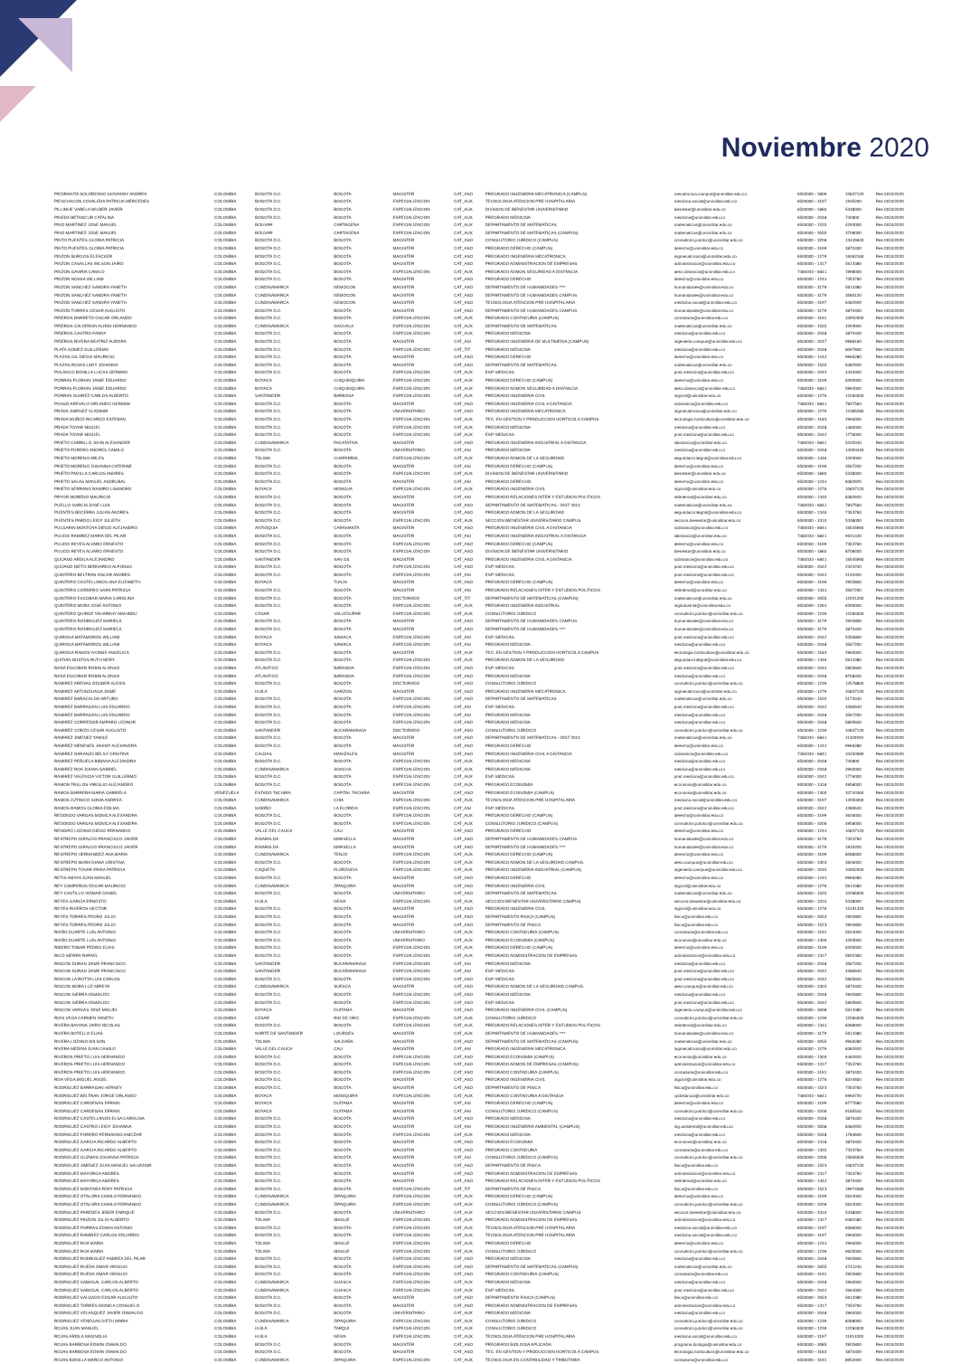Noviembre 2020
| PIEDRAHITA SOLORZANO GIOVANNY ANDRES | COLOMBIA | BOGOTA D.C. | BOGOTA | MAGISTER | CAT_ASO | PREGRADO INGENIERIA MECATRONICA (CAMPUS) | mecatronica.campus@unimilitar.edu.co | 6500000 - 3809 | 10837120 | Res 0010/2020 |
| PIESCHACON COVALEDA PATRICIA MERCEDES | COLOMBIA | BOGOTA D.C. | BOGOTA | ESPECIALIZACION | CAT_AUX | TECNOLOGIA ATENCION PRE HOSPITALARIA | medicina.social@unimilitar.edu.co | 6500000 - 3197 | 1935200 | Res 0010/2020 |
| PILLIMUE VARELA WILBER JAVIER | COLOMBIA | BOGOTA D.C. | BOGOTA | ESPECIALIZACION | CAT_AUX | DIVISION DE BIENESTAR UNIVERSITARIO | bienestar@unimilitar.edu.co | 6500000 - 1860 | 5338000 | Res 0010/2020 |
| PINEDA BETANCUR CATALINA | COLOMBIA | BOGOTA D.C. | BOGOTA | ESPECIALIZACION | CAT_AUX | PREGRADO MEDICINA | medicina@unimilitar.edu.co | 6500000 - 2048 | 740800 | Res 0010/2020 |
| PINO MARTINEZ JOSE MANUEL | COLOMBIA | BOLIVAR | CARTAGENA | ESPECIALIZACION | CAT_AUX | DEPARTAMENTO DE MATEMATICAS | matematicas@unimilitar.edu.co | 6500000 - 1520 | 4293000 | Res 0010/2020 |
| PINO MARTINEZ JOSE MANUEL | COLOMBIA | BOLIVAR | CARTAGENA | ESPECIALIZACION | CAT_AUX | DEPARTAMENTO DE MATEMATICAS (CAMPUS) | matematicas@unimilitar.edu.co | 6500000 - 3055 | 3708000 | Res 0010/2020 |
| PINTO PUENTES GLORIA PATRICIA | COLOMBIA | BOGOTA D.C. | BOGOTA | MAGISTER | CAT_ASO | CONSULTORIO JURIDICO (CAMPUS) | consultorio.juridico@unimilitar.edu.co | 6500000 - 3206 | 13449640 | Res 0010/2020 |
| PINTO PUENTES GLORIA PATRICIA | COLOMBIA | BOGOTA D.C. | BOGOTA | MAGISTER | CAT_ASO | PREGRADO DERECHO (CAMPUS) | derecho@unimilitar.edu.co | 6500000 - 3199 | 3870400 | Res 0010/2020 |
| PINZON BURGOS ELEACKER | COLOMBIA | BOGOTA D.C. | BOGOTA | MAGISTER | CAT_ASO | PREGRADO INGENIERIA MECATRONICA | ingmecatronica@unimilitar.edu.co | 6500000 - 1279 | 16062160 | Res 0010/2020 |
| PINZON CASALLAS WILSON JAIRO | COLOMBIA | BOGOTA D.C. | BOGOTA | MAGISTER | CAT_ASO | PREGRADO ADMINISTRACION DE EMPRESAS | administracion@unimilitar.edu.co | 6500000 - 1317 | 5613380 | Res 0010/2020 |
| PINZON GAVIRIA CAMILO | COLOMBIA | BOGOTA D.C. | BOGOTA | ESPECIALIZACION | CAT_AUX | PREGRADO ADMON SEGURIDAD A DISTANCIA | aeso.distancia@unimilitar.edu.co | 7480333 - 6841 | 1998000 | Res 0010/2020 |
| PINZON NOSSA WILLIAM | COLOMBIA | BOGOTA D.C. | BOGOTA | MAGISTER | CAT_ASO | PREGRADO DERECHO | derecho@unimilitar.edu.co | 6500000 - 1244 | 7353760 | Res 0010/2020 |
| PINZON SANCHEZ SANDRA YANETH | COLOMBIA | CUNDINAMARCA | NEMOCON | MAGISTER | CAT_ASO | DEPARTAMENTO DE HUMANIDADES **** | humanidades@unimilitar.edu.co | 6500000 - 3179 | 5613380 | Res 0010/2020 |
| PINZON SANCHEZ SANDRA YANETH | COLOMBIA | CUNDINAMARCA | NEMOCON | MAGISTER | CAT_ASO | DEPARTAMENTO DE HUMANIDADES CAMPUS | humanidades@unimilitar.edu.co | 6500000 - 3179 | 3580120 | Res 0010/2020 |
| PINZON SANCHEZ SANDRA YANETH | COLOMBIA | CUNDINAMARCA | NEMOCON | MAGISTER | CAT_ASO | TECNOLOGIA ATENCION PRE HOSPITALARIA | medicina.social@unimilitar.edu.co | 6500000 - 3197 | 6482920 | Res 0010/2020 |
| PINZON TORRES CESAR AUGUSTO | COLOMBIA | BOGOTA D.C. | BOGOTA | MAGISTER | CAT_ASO | DEPARTAMENTO DE HUMANIDADES CAMPUS | humanidades@unimilitar.edu.co | 6500000 - 3179 | 3870400 | Res 0010/2020 |
| PIÑEROS BARRETO OSCAR ORLANDO | COLOMBIA | BOGOTA D.C. | BOGOTA | ESPECIALIZACION | CAT_AUX | PREGRADO CONTADURIA (CAMPUS) | contaduria@unimilitar.edu.co | 6500000 - 3191 | 10952000 | Res 0010/2020 |
| PIÑEROS CALDERON ALIRIO HERNANDO | COLOMBIA | CUNDINAMARCA | GACHALA | ESPECIALIZACION | CAT_AUX | DEPARTAMENTO DE MATEMATICAS | matematicas@unimilitar.edu.co | 6500000 - 1520 | 4293000 | Res 0010/2020 |
| PIÑEROS CASTRO FANNY | COLOMBIA | BOGOTA D.C. | BOGOTA | ESPECIALIZACION | CAT_AUX | PREGRADO MEDICINA | medicina@unimilitar.edu.co | 6500000 - 2048 | 3870400 | Res 0010/2020 |
| PIÑEROS RIVERA BEATRIZ AURORA | COLOMBIA | BOGOTA D.C. | BOGOTA | MAGISTER | CAT_ASI | PREGRADO INGENIERIA DE MULTIMEDIA (CAMPUS) | ingenieria.campus@unimilitar.edu.co | 6500000 - 3247 | 9988160 | Res 0010/2020 |
| PLATA GOMEZ GUILLERMO | COLOMBIA | BOGOTA D.C. | BOGOTA | ESPECIALIZACION | CAT_TIT | PREGRADO MEDICINA | medicina@unimilitar.edu.co | 6500000 - 2048 | 8097600 | Res 0010/2020 |
| PLAZAS GIL DIEGO MAURICIO | COLOMBIA | BOGOTA D.C. | BOGOTA | MAGISTER | CAT_ASO | PREGRADO DERECHO | derecho@unimilitar.edu.co | 6500000 - 1244 | 9966280 | Res 0010/2020 |
| PLAZAS ROJAS LADY JOHANNA | COLOMBIA | BOGOTA D.C. | BOGOTA | MAGISTER | CAT_ASO | DEPARTAMENTO DE MATEMATICAS | matematicas@unimilitar.edu.co | 6500000 - 1520 | 6482920 | Res 0010/2020 |
| POLANCO BONILLA LUCAS GERMAN | COLOMBIA | BOGOTA D.C. | BOGOTA | ESPECIALIZACION | CAT_AUX | ESP. MEDICAS | post.medicina@unimilitar.edu.co | 6500000 - 2042 | 4440000 | Res 0010/2020 |
| PORRAS FLORIAN JAIME EDUARDO | COLOMBIA | BOYACA | CHIQUINQUIRA | ESPECIALIZACION | CAT_AUX | PREGRADO DERECHO (CAMPUS) | derecho@unimilitar.edu.co | 6500000 - 3199 | 6290000 | Res 0010/2020 |
| PORRAS FLORIAN JAIME EDUARDO | COLOMBIA | BOYACA | CHIQUINQUIRA | ESPECIALIZACION | CAT_AUX | PREGRADO ADMON SEGURIDAD A DISTANCIA | aeso.distancia@unimilitar.edu.co | 7480333 - 6841 | 5994000 | Res 0010/2020 |
| PORRAS SUAREZ CARLOS ALBERTO | COLOMBIA | SANTANDER | BARBOSA | ESPECIALIZACION | CAT_AUX | PREGRADO INGENIERIA CIVIL | ingcivil@unimilitar.edu.co | 6500000 - 1276 | 12284000 | Res 0010/2020 |
| POSSO AREVALO ORLANDO GERMAN | COLOMBIA | BOGOTA D.C. | BOGOTA | MAGISTER | CAT_ASO | PREGRADO INGENIERIA CIVIL A DISTANCIA | icdistancia@unimilitar.edu.co | 7480333 - 6841 | 7837560 | Res 0010/2020 |
| PRADA JIMENEZ VLADIMIR | COLOMBIA | BOGOTA D.C. | BOGOTA | UNIVERSITARIO | CAT_ASO | PREGRADO INGENIERIA MECATRONICA | ingmecatronica@unimilitar.edu.co | 6500000 - 1279 | 12385280 | Res 0010/2020 |
| PRADA MUÑOZ RICARDO ESTEBAN | COLOMBIA | BOGOTA D.C. | BOGOTA | ESPECIALIZACION | CAT_AUX | TEC. EN GESTION Y PRODUCCION HORTICOLA CAMPUS | tecnologia.horticultura@unimilitar.edu.co | 6500000 - 3183 | 2960000 | Res 0010/2020 |
| PRADA TOVAR MIGUEL | COLOMBIA | BOGOTA D.C. | BOGOTA | ESPECIALIZACION | CAT_AUX | PREGRADO MEDICINA | medicina@unimilitar.edu.co | 6500000 - 2048 | 1480000 | Res 0010/2020 |
| PRADA TOVAR MIGUEL | COLOMBIA | BOGOTA D.C. | BOGOTA | ESPECIALIZACION | CAT_AUX | ESP. MEDICAS | post.medicina@unimilitar.edu.co | 6500000 - 2042 | 1776000 | Res 0010/2020 |
| PRIETO CARRILLO JOHN ALEXANDER | COLOMBIA | CUNDINAMARCA | FACATATIVA | MAGISTER | CAT_ASO | PREGRADO INGENIERIA INDUSTRIAL A DISTANCIA | iidistancia@unimilitar.edu.co | 7480333 - 6841 | 5225040 | Res 0010/2020 |
| PRIETO FORERO ANDRES CAMILO | COLOMBIA | BOGOTA D.C. | BOGOTA | UNIVERSITARIO | CAT_ASI | PREGRADO MEDICINA | medicina@unimilitar.edu.co | 6500000 - 2048 | 14093440 | Res 0010/2020 |
| PRIETO MORENO ARLES | COLOMBIA | TOLIMA | CHAPARRAL | ESPECIALIZACION | CAT_AUX | PREGRADO ADMON DE LA SEGURIDAD | seguridad.integral@unimilitar.edu.co | 6500000 - 1346 | 4293000 | Res 0010/2020 |
| PRIETO MORENO JHOANNA CATERINE | COLOMBIA | BOGOTA D.C. | BOGOTA | MAGISTER | CAT_ASI | PREGRADO DERECHO (CAMPUS) | derecho@unimilitar.edu.co | 6500000 - 3199 | 3567200 | Res 0010/2020 |
| PRIETO PADILLA CARLOS ANDRES | COLOMBIA | BOGOTA D.C. | BOGOTA | ESPECIALIZACION | CAT_AUX | DIVISION DE BIENESTAR UNIVERSITARIO | bienestar@unimilitar.edu.co | 6500000 - 1860 | 5338000 | Res 0010/2020 |
| PRIETO SALAS MANUEL ASDRUBAL | COLOMBIA | BOGOTA D.C. | BOGOTA | MAGISTER | CAT_ASI | PREGRADO DERECHO | derecho@unimilitar.edu.co | 6500000 - 1244 | 8382920 | Res 0010/2020 |
| PRIETO SERRANO RAMIRO LISANDRO | COLOMBIA | BOYACA | MONGUA | ESPECIALIZACION | CAT_AUX | PREGRADO INGENIERIA CIVIL | ingcivil@unimilitar.edu.co | 6500000 - 1276 | 10837120 | Res 0010/2020 |
| PRYOR MORENO MAURICIO | COLOMBIA | BOGOTA D.C. | BOGOTA | MAGISTER | CAT_ASI | PREGRADO RELACIONES INTER Y ESTUDIOS POLITICOS | relinternal@unimilitar.edu.co | 6500000 - 1340 | 8382920 | Res 0010/2020 |
| PUELLO GARCIA JOSE LUIS | COLOMBIA | BOGOTA D.C. | BOGOTA | MAGISTER | CAT_ASO | DEPARTAMENTO DE MATEMATICAS - DIST 2013 | matematicas@unimilitar.edu.co | 7480333 - 6841 | 7837560 | Res 0010/2020 |
| PUENTES BECERRA JULIAN ANDRES | COLOMBIA | BOGOTA D.C. | BOGOTA | MAGISTER | CAT_ASO | PREGRADO ADMON DE LA SEGURIDAD | seguridad.integral@unimilitar.edu.co | 6500000 - 1346 | 7353760 | Res 0010/2020 |
| PUENTES PARDO LEIDY JULIETH | COLOMBIA | BOGOTA D.C. | BOGOTA | ESPECIALIZACION | CAT_AUX | SECCION BIENESTAR UNIVERSITARIO CAMPUS | seccion.bienestar@unimilitar.edu.co | 6500000 - 3310 | 5338000 | Res 0010/2020 |
| PULGARIN MONTOYA DIEGO ALEJANDRO | COLOMBIA | ANTIOQUIA | CARAMANTA | MAGISTER | CAT_ASO | PREGRADO INGENIERIA CIVIL A DISTANCIA | icdistancia@unimilitar.edu.co | 7480333 - 6841 | 16545960 | Res 0010/2020 |
| PULIDO RAMIREZ MARIA DEL PILAR | COLOMBIA | BOGOTA D.C. | BOGOTA | MAGISTER | CAT_ASI | PREGRADO INGENIERIA INDUSTRIAL A DISTANCIA | iidistancia@unimilitar.edu.co | 7480333 - 6841 | 9631440 | Res 0010/2020 |
| PULIDO REYES ALVARO ERNESTO | COLOMBIA | BOGOTA D.C. | BOGOTA | ESPECIALIZACION | CAT_ASO | PREGRADO DERECHO (CAMPUS) | derecho@unimilitar.edu.co | 6500000 - 3199 | 7353760 | Res 0010/2020 |
| PULIDO REYES ALVARO ERNESTO | COLOMBIA | BOGOTA D.C. | BOGOTA | ESPECIALIZACION | CAT_ASO | DIVISION DE BIENESTAR UNIVERSITARIO | bienestar@unimilitar.edu.co | 6500000 - 1860 | 8708400 | Res 0010/2020 |
| QUIJANO ARDILA ALEJANDRO | COLOMBIA | SANTANDER | SAN GIL | MAGISTER | CAT_ASO | PREGRADO INGENIERIA CIVIL A DISTANCIA | icdistancia@unimilitar.edu.co | 7480333 - 6841 | 16545960 | Res 0010/2020 |
| QUIJANO NIETO BERNARDO ALFONSO | COLOMBIA | BOGOTA D.C. | BOGOTA | ESPECIALIZACION | CAT_ASO | ESP. MEDICAS | post.medicina@unimilitar.edu.co | 6500000 - 2042 | 2322240 | Res 0010/2020 |
| QUINTERO BELTRAN OSCAR ANDRES | COLOMBIA | BOGOTA D.C. | BOGOTA | ESPECIALIZACION | CAT_ASI | ESP. MEDICAS | post.medicina@unimilitar.edu.co | 6500000 - 2042 | 2140320 | Res 0010/2020 |
| QUINTERO CASTELLANOS ANA ELIZABETH | COLOMBIA | BOYACA | TUNJA | MAGISTER | CAT_ASO | PREGRADO DERECHO (CAMPUS) | derecho@unimilitar.edu.co | 6500000 - 3199 | 2902800 | Res 0010/2020 |
| QUINTERO CORDERO SARA PATRICIA | COLOMBIA | BOGOTA D.C. | BOGOTA | MAGISTER | CAT_ASI | PREGRADO RELACIONES INTER Y ESTUDIOS POLITICOS | relinternal@unimilitar.edu.co | 6500000 - 1344 | 3567200 | Res 0010/2020 |
| QUINTERO ESCOBAR MARIA CAROLINA | COLOMBIA | BOGOTA D.C. | BOGOTA | DOCTORADO | CAT_TIT | DEPARTAMENTO DE MATEMATICAS (CAMPUS) | matematicas@unimilitar.edu.co | 6500000 - 3055 | 12021200 | Res 0010/2020 |
| QUINTERO MORA JOSE ANTONIO | COLOMBIA | BOGOTA D.C. | BOGOTA | ESPECIALIZACION | CAT_AUX | PREGRADO INGENIERIA INDUSTRIAL | ingindustrial@unimilitar.edu.co | 6500000 - 1264 | 6290000 | Res 0010/2020 |
| QUINTERO QUIROZ YAHARINIY MAHINDU | COLOMBIA | CESAR | VALLEDUPAR | ESPECIALIZACION | CAT_AUX | CONSULTORIO JURIDICO | consultorio.juridico@unimilitar.edu.co | 6500000 - 1239 | 12284000 | Res 0010/2020 |
| QUINTERO RODRIGUEZ MARIELA | COLOMBIA | BOGOTA D.C. | BOGOTA | MAGISTER | CAT_ASO | DEPARTAMENTO DE HUMANIDADES CAMPUS | humanidades@unimilitar.edu.co | 6500000 - 3179 | 2902800 | Res 0010/2020 |
| QUINTERO RODRIGUEZ MARIELA | COLOMBIA | BOGOTA D.C. | BOGOTA | MAGISTER | CAT_ASO | DEPARTAMENTO DE HUMANIDADES **** | humanidades@unimilitar.edu.co | 6500000 - 3179 | 3870400 | Res 0010/2020 |
| QUIROGA MATAMOROS WILLIAM | COLOMBIA | BOYACA | SAMACA | ESPECIALIZACION | CAT_ASI | ESP. MEDICAS | post.medicina@unimilitar.edu.co | 6500000 - 2042 | 5350800 | Res 0010/2020 |
| QUIROGA MATAMOROS WILLIAM | COLOMBIA | BOYACA | SAMACA | ESPECIALIZACION | CAT_ASI | PREGRADO MEDICINA | medicina@unimilitar.edu.co | 6500000 - 2048 | 3567200 | Res 0010/2020 |
| QUIROGA RAMOS IVONNE ANGELICA | COLOMBIA | BOGOTA D.C. | BOGOTA | MAGISTER | CAT_AUX | TEC. EN GESTION Y PRODUCCION HORTICOLA CAMPUS | tecnologia.horticultura@unimilitar.edu.co | 6500000 - 3183 | 2960000 | Res 0010/2020 |
| QUITIAN BUSTOS RUTH NERY | COLOMBIA | BOGOTA D.C. | BOGOTA | ESPECIALIZACION | CAT_AUX | PREGRADO ADMON DE LA SEGURIDAD | seguridad.integral@unimilitar.edu.co | 6500000 - 1346 | 5613380 | Res 0010/2020 |
| RADA ESCOBAR ROBIN ALONSO | COLOMBIA | ATLANTICO | BARANOA | ESPECIALIZACION | CAT_ASO | ESP. MEDICAS | post.medicina@unimilitar.edu.co | 6500000 - 2042 | 5805600 | Res 0010/2020 |
| RADA ESCOBAR ROBIN ALONSO | COLOMBIA | ATLANTICO | BARANOA | ESPECIALIZACION | CAT_ASO | PREGRADO MEDICINA | medicina@unimilitar.edu.co | 6500000 - 2048 | 8708400 | Res 0010/2020 |
| RAMIREZ ARENAS ODUBER ALEXIS | COLOMBIA | BOGOTA D.C. | BOGOTA | DOCTORADO | CAT_ASO | CONSULTORIO JURIDICO | consultorio.juridico@unimilitar.edu.co | 6500000 - 1239 | 12578800 | Res 0010/2020 |
| RAMIREZ ARTUNDUAGA JAIME | COLOMBIA | HUILA | GARZON | MAGISTER | CAT_ASO | PREGRADO INGENIERIA MECATRONICA | ingmecatronica@unimilitar.edu.co | 6500000 - 1279 | 10837120 | Res 0010/2020 |
| RAMIREZ BARACALDO ARTURO | COLOMBIA | BOGOTA D.C. | BOGOTA | ESPECIALIZACION | CAT_ASO | DEPARTAMENTO DE MATEMATICAS | matematicas@unimilitar.edu.co | 6500000 - 1520 | 5173440 | Res 0010/2020 |
| RAMIREZ BARRAGAN LUIS EDUARDO | COLOMBIA | BOGOTA D.C. | BOGOTA | ESPECIALIZACION | CAT_ASI | ESP. MEDICAS | post.medicina@unimilitar.edu.co | 6500000 - 2042 | 4280640 | Res 0010/2020 |
| RAMIREZ BARRAGAN LUIS EDUARDO | COLOMBIA | BOGOTA D.C. | BOGOTA | ESPECIALIZACION | CAT_ASI | PREGRADO MEDICINA | medicina@unimilitar.edu.co | 6500000 - 2048 | 3567200 | Res 0010/2020 |
| RAMIREZ CORREDOR AMPARO LEONOR | COLOMBIA | BOGOTA D.C. | BOGOTA | ESPECIALIZACION | CAT_ASO | PREGRADO MEDICINA | medicina@unimilitar.edu.co | 6500000 - 2048 | 5805600 | Res 0010/2020 |
| RAMIREZ CORZO CESAR AUGUSTO | COLOMBIA | SANTANDER | BUCARAMANGA | DOCTORADO | CAT_ASO | CONSULTORIO JURIDICO | consultorio.juridico@unimilitar.edu.co | 6500000 - 1239 | 10837120 | Res 0010/2020 |
| RAMIREZ JIMENEZ YAMILE | COLOMBIA | BOGOTA D.C. | BOGOTA | MAGISTER | CAT_ASO | DEPARTAMENTO DE MATEMATICAS - DIST 2013 | matematicas@unimilitar.edu.co | 7480333 - 6841 | 11320920 | Res 0010/2020 |
| RAMIREZ MENESES JAHIMY ALEXANDRA | COLOMBIA | BOGOTA D.C. | BOGOTA | MAGISTER | CAT_ASO | PREGRADO DERECHO | derecho@unimilitar.edu.co | 6500000 - 1244 | 9966280 | Res 0010/2020 |
| RAMIREZ NARANJO BELSY CRISTINA | COLOMBIA | CALDAS | MANIZALES | MAGISTER | CAT_ASO | PREGRADO INGENIERIA CIVIL A DISTANCIA | icdistancia@unimilitar.edu.co | 7480333 - 6841 | 10450080 | Res 0010/2020 |
| RAMIREZ PEÑUELA BIBIANA ALEJANDRA | COLOMBIA | BOGOTA D.C. | BOGOTA | ESPECIALIZACION | CAT_AUX | PREGRADO MEDICINA | medicina@unimilitar.edu.co | 6500000 - 2048 | 740800 | Res 0010/2020 |
| RAMIREZ ROA JOHAN GABRIEL | COLOMBIA | CUNDINAMARCA | SOACHA | ESPECIALIZACION | CAT_AUX | PREGRADO MEDICINA | medicina@unimilitar.edu.co | 6500000 - 2048 | 2960000 | Res 0010/2020 |
| RAMIREZ VALENCIA VICTOR GUILLERMO | COLOMBIA | BOGOTA D.C. | BOGOTA | ESPECIALIZACION | CAT_AUX | ESP. MEDICAS | post.medicina@unimilitar.edu.co | 6500000 - 2042 | 1776000 | Res 0010/2020 |
| RAMON TRILLOS VIRGILIO ALEJANDRO | COLOMBIA | BOGOTA D.C. | BOGOTA | ESPECIALIZACION | CAT_AUX | PREGRADO ECONOMIA | economia@unimilitar.edu.co | 6500000 - 1318 | 4958000 | Res 0010/2020 |
| RAMOS BARRERA MARIA GABRIELA | VENEZUELA | ESTADO TACHIRA | CAPITAL TACHIRA | MAGISTER | CAT_ASO | PREGRADO ECONOMIA (CAMPUS) | economia@unimilitar.edu.co | 6500000 - 1300 | 10740360 | Res 0010/2020 |
| RAMOS JUTINICO SONIA ANDREA | COLOMBIA | CUNDINAMARCA | CHIA | ESPECIALIZACION | CAT_AUX | TECNOLOGIA ATENCION PRE HOSPITALARIA | medicina.social@unimilitar.edu.co | 6500000 - 3197 | 12950000 | Res 0010/2020 |
| RAMOS RAMOS GLORIA EDILMA | COLOMBIA | NARIÑO | LA FLORIDA | ESPECIALIZACION | CAT_ASI | ESP. MEDICAS | post.medicina@unimilitar.edu.co | 6500000 - 2042 | 4280640 | Res 0010/2020 |
| REDONDO VARGAS MONICA ALEXANDRA | COLOMBIA | BOGOTA D.C. | BOGOTA | ESPECIALIZACION | CAT_AUX | PREGRADO DERECHO (CAMPUS) | derecho@unimilitar.edu.co | 6500000 - 3199 | 3626000 | Res 0010/2020 |
| REDONDO VARGAS MONICA ALEXANDRA | COLOMBIA | BOGOTA D.C. | BOGOTA | ESPECIALIZACION | CAT_AUX | CONSULTORIO JURIDICO (CAMPUS) | consultorio.juridico@unimilitar.edu.co | 6500000 - 3206 | 4958000 | Res 0010/2020 |
| RENGIFO LOZANO DIEGO FERNANDO | COLOMBIA | VALLE DEL CAUCA | CALI | MAGISTER | CAT_ASO | PREGRADO DERECHO | derecho@unimilitar.edu.co | 6500000 - 1244 | 10837120 | Res 0010/2020 |
| RESTREPO GIRALDO FRANCISCO JAVIER | COLOMBIA | RISARALDA | MARSELLA | MAGISTER | CAT_ASO | DEPARTAMENTO DE HUMANIDADES CAMPUS | humanidades@unimilitar.edu.co | 6500000 - 3179 | 7353760 | Res 0010/2020 |
| RESTREPO GIRALDO FRANCISCO JAVIER | COLOMBIA | RISARALDA | MARSELLA | MAGISTER | CAT_ASO | DEPARTAMENTO DE HUMANIDADES **** | humanidades@unimilitar.edu.co | 6500000 - 3179 | 1935200 | Res 0010/2020 |
| RESTREPO HERNANDEZ ANA MARIA | COLOMBIA | CUNDINAMARCA | TENJO | ESPECIALIZACION | CAT_AUX | PREGRADO DERECHO (CAMPUS) | derecho@unimilitar.edu.co | 6500000 - 3199 | 8288000 | Res 0010/2020 |
| RESTREPO MORA DIANA CRISTINA | COLOMBIA | BOGOTA D.C. | BOGOTA | ESPECIALIZACION | CAT_AUX | PREGRADO ADMON DE LA SEGURIDAD CAMPUS | aeso.campus@unimilitar.edu.co | 6500000 - 3303 | 3626000 | Res 0010/2020 |
| RESTREPO TOVAR ERIKA PATRICIA | COLOMBIA | CAQUETA | FLORENCIA | ESPECIALIZACION | CAT_AUX | PREGRADO INGENIERIA INDUSTRIAL (CAMPUS) | ingenieria.campus@unimilitar.edu.co | 6500000 - 3245 | 10952000 | Res 0010/2020 |
| RETIS AMAYA JUAN MANUEL | COLOMBIA | BOGOTA D.C. | BOGOTA | MAGISTER | CAT_ASO | PREGRADO DERECHO | derecho@unimilitar.edu.co | 6500000 - 1244 | 9966280 | Res 0010/2020 |
| REY CAMPEROS EDGAR MAURICIO | COLOMBIA | CUNDINAMARCA | ZIPAQUIRA | MAGISTER | CAT_ASO | PREGRADO INGENIERIA CIVIL | ingcivil@unimilitar.edu.co | 6500000 - 1276 | 5613380 | Res 0010/2020 |
| REY CASTILLO VIDMAR DANIEL | COLOMBIA | BOGOTA D.C. | BOGOTA | UNIVERSITARIO | CAT_ASO | DEPARTAMENTO DE MATEMATICAS | matematicas@unimilitar.edu.co | 6500000 - 1520 | 10286000 | Res 0010/2020 |
| REYES GARCIA ERNESTO | COLOMBIA | HUILA | NEIVA | ESPECIALIZACION | CAT_AUX | SECCION BIENESTAR UNIVERSITARIO CAMPUS | seccion.bienestar@unimilitar.edu.co | 6500000 - 3310 | 5338000 | Res 0010/2020 |
| REYES RIVEROS HECTOR | COLOMBIA | BOGOTA D.C. | BOGOTA | MAGISTER | CAT_ASO | PREGRADO INGENIERIA CIVIL | ingcivil@unimilitar.edu.co | 6500000 - 1276 | 15191320 | Res 0010/2020 |
| REYES TORRES PEDRO JULIO | COLOMBIA | BOGOTA D.C. | BOGOTA | MAGISTER | CAT_ASO | DEPARTAMENTO FISICA (CAMPUS) | fisica@unimilitar.edu.co | 6500000 - 3053 | 2902800 | Res 0010/2020 |
| REYES TORRES PEDRO JULIO | COLOMBIA | BOGOTA D.C. | BOGOTA | MAGISTER | CAT_ASO | DEPARTAMENTO DE FISICA | fisica@unimilitar.edu.co | 6500000 - 1523 | 2902800 | Res 0010/2020 |
| RIAÑO DUARTE LUIS ANTONIO | COLOMBIA | BOGOTA D.C. | BOGOTA | UNIVERSITARIO | CAT_AUX | PREGRADO CONTADURIA (CAMPUS) | contaduria@unimilitar.edu.co | 6500000 - 3191 | 5624000 | Res 0010/2020 |
| RIAÑO DUARTE LUIS ANTONIO | COLOMBIA | BOGOTA D.C. | BOGOTA | UNIVERSITARIO | CAT_AUX | PREGRADO ECONOMIA (CAMPUS) | economia@unimilitar.edu.co | 6500000 - 1300 | 4293000 | Res 0010/2020 |
| RIBERO TOBAR PEDRO ELIAS | COLOMBIA | BOGOTA D.C. | BOGOTA | ESPECIALIZACION | CAT_AUX | PREGRADO DERECHO (CAMPUS) | derecho@unimilitar.edu.co | 6500000 - 3199 | 6290000 | Res 0010/2020 |
| RICO SIERRA RAFAEL | COLOMBIA | BOGOTA D.C. | BOGOTA | ESPECIALIZACION | CAT_AUX | PREGRADO ADMINISTRACION DE EMPRESAS | administracion@unimilitar.edu.co | 6500000 - 1317 | 5902360 | Res 0010/2020 |
| RINCON DURAN JAIME FRANCISCO | COLOMBIA | SANTANDER | BUCARAMANGA | ESPECIALIZACION | CAT_ASI | PREGRADO MEDICINA | medicina@unimilitar.edu.co | 6500000 - 2048 | 3567200 | Res 0010/2020 |
| RINCON DURAN JAIME FRANCISCO | COLOMBIA | SANTANDER | BUCARAMANGA | ESPECIALIZACION | CAT_ASI | ESP. MEDICAS | post.medicina@unimilitar.edu.co | 6500000 - 2042 | 4280640 | Res 0010/2020 |
| RINCON LA ROTTA LUIS CARLOS | COLOMBIA | BOGOTA D.C. | BOGOTA | ESPECIALIZACION | CAT_ASO | ESP. MEDICAS | post.medicina@unimilitar.edu.co | 6500000 - 2042 | 5805600 | Res 0010/2020 |
| RINCON MORA LUZ MIREYA | COLOMBIA | CUNDINAMARCA | SUESCA | MAGISTER | CAT_ASO | PREGRADO ADMON DE LA SEGURIDAD CAMPUS | aeso.campus@unimilitar.edu.co | 6500000 - 3303 | 3870400 | Res 0010/2020 |
| RINCON SIERRA OSWALDO | COLOMBIA | BOGOTA D.C. | BOGOTA | ESPECIALIZACION | CAT_ASO | PREGRADO MEDICINA | medicina@unimilitar.edu.co | 6500000 - 2048 | 2902800 | Res 0010/2020 |
| RINCON SIERRA OSWALDO | COLOMBIA | BOGOTA D.C. | BOGOTA | ESPECIALIZACION | CAT_ASO | ESP. MEDICAS | post.medicina@unimilitar.edu.co | 6500000 - 2042 | 5805600 | Res 0010/2020 |
| RINCON VARGAS JOSE MIGUEL | COLOMBIA | BOYACA | DUITAMA | MAGISTER | CAT_ASO | PREGRADO INGENIERIA CIVIL (CAMPUS) | ingenieria.campus@unimilitar.edu.co | 6500000 - 3008 | 5613380 | Res 0010/2020 |
| RIOS VEGA CARMEN YANETH | COLOMBIA | CESAR | RIO DE ORO | ESPECIALIZACION | CAT_AUX | CONSULTORIO JURIDICO | consultorio.juridico@unimilitar.edu.co | 6500000 - 1239 | 12284000 | Res 0010/2020 |
| RIVERA BAYONA JAIRO NICOLAS | COLOMBIA | BOGOTA D.C. | BOGOTA | ESPECIALIZACION | CAT_AUX | PREGRADO RELACIONES INTER Y ESTUDIOS POLITICOS | relinternal@unimilitar.edu.co | 6500000 - 1344 | 8288000 | Res 0010/2020 |
| RIVERA BOTELLO ELIAS | COLOMBIA | NORTE DE SANTANDER | LOURDES | MAGISTER | CAT_AUX | DEPARTAMENTO DE HUMANIDADES **** | humanidades@unimilitar.edu.co | 6500000 - 3179 | 5613380 | Res 0010/2020 |
| RIVERA LOZANO WILSON | COLOMBIA | TOLIMA | SALDAÑA | MAGISTER | CAT_ASO | DEPARTAMENTO DE MATEMATICAS (CAMPUS) | matematicas@unimilitar.edu.co | 6500000 - 3055 | 9966280 | Res 0010/2020 |
| RIVERA MEDINA JUAN CAMILO | COLOMBIA | VALLE DEL CAUCA | CALI | MAGISTER | CAT_ASI | PREGRADO INGENIERIA MECATRONICA | ingmecatronica@unimilitar.edu.co | 6500000 - 1279 | 8382920 | Res 0010/2020 |
| RIVEROS PRIETO LUIS HERNANDO | COLOMBIA | BOGOTA D.C. | BOGOTA | ESPECIALIZACION | CAT_ASO | PREGRADO ECONOMIA (CAMPUS) | economia@unimilitar.edu.co | 6500000 - 1300 | 6482920 | Res 0010/2020 |
| RIVEROS PRIETO LUIS HERNANDO | COLOMBIA | BOGOTA D.C. | BOGOTA | ESPECIALIZACION | CAT_ASO | PREGRADO ADMON DE EMPRESAS (CAMPUS) | administracion@unimilitar.edu.co | 6500000 - 1317 | 7353760 | Res 0010/2020 |
| RIVEROS PRIETO LUIS HERNANDO | COLOMBIA | BOGOTA D.C. | BOGOTA | ESPECIALIZACION | CAT_ASO | PREGRADO CONTADURIA (CAMPUS) | contaduria@unimilitar.edu.co | 6500000 - 3191 | 3870400 | Res 0010/2020 |
| ROA VEGA MIGUEL ANGEL | COLOMBIA | BOGOTA D.C. | BOGOTA | MAGISTER | CAT_ASO | PREGRADO INGENIERIA CIVIL | ingcivil@unimilitar.edu.co | 6500000 - 1276 | 8224600 | Res 0010/2020 |
| RODRIGUEZ BARRAGAN HERNEY | COLOMBIA | BOGOTA D.C. | BOGOTA | MAGISTER | CAT_ASO | DEPARTAMENTO DE FISICA | fisica@unimilitar.edu.co | 6500000 - 1523 | 7353760 | Res 0010/2020 |
| RODRIGUEZ BELTRAN JORGE ORLANDO | COLOMBIA | BOYACA | MONIQUIRA | ESPECIALIZACION | CAT_AUX | PREGRADO CONTADURIA A DISTANCIA | cpdistancia@unimilitar.edu.co | 7480333 - 6841 | 6966720 | Res 0010/2020 |
| RODRIGUEZ CARDENAS EFRAIN | COLOMBIA | BOYACA | DUITAMA | MAGISTER | CAT_ASI | PREGRADO DERECHO (CAMPUS) | derecho@unimilitar.edu.co | 6500000 - 3199 | 6777680 | Res 0010/2020 |
| RODRIGUEZ CARDENAS EFRAIN | COLOMBIA | BOYACA | DUITAMA | MAGISTER | CAT_ASI | CONSULTORIO JURIDICO (CAMPUS) | consultorio.juridico@unimilitar.edu.co | 6500000 - 3206 | 9185540 | Res 0010/2020 |
| RODRIGUEZ CASTELLANOS ELSA CAROLINA | COLOMBIA | BOGOTA D.C. | BOGOTA | MAGISTER | CAT_ASO | PREGRADO MEDICINA | medicina@unimilitar.edu.co | 6500000 - 2048 | 3870400 | Res 0010/2020 |
| RODRIGUEZ CASTRO LEIDY JOHANNA | COLOMBIA | BOGOTA D.C. | BOGOTA | MAGISTER | CAT_ASI | PREGRADO INGENIERIA AMBIENTAL (CAMPUS) | ing.ambiental@unimilitar.edu.co | 6500000 - 3008 | 8382920 | Res 0010/2020 |
| RODRIGUEZ FORERO FERNANDO ANICZAR | COLOMBIA | BOGOTA D.C. | BOGOTA | ESPECIALIZACION | CAT_AUX | PREGRADO MEDICINA | medicina@unimilitar.edu.co | 6500000 - 2048 | 1783600 | Res 0010/2020 |
| RODRIGUEZ GARCIA RICARDO ALBERTO | COLOMBIA | BOGOTA D.C. | BOGOTA | MAGISTER | CAT_ASO | PREGRADO ECONOMIA | economia@unimilitar.edu.co | 6500000 - 1318 | 3870400 | Res 0010/2020 |
| RODRIGUEZ GARCIA RICARDO ALBERTO | COLOMBIA | BOGOTA D.C. | BOGOTA | MAGISTER | CAT_ASO | PREGRADO CONTADURIA | contaduria@unimilitar.edu.co | 6500000 - 1320 | 7353760 | Res 0010/2020 |
| RODRIGUEZ GUZMAN JOHANNA PATRICIA | COLOMBIA | BOGOTA D.C. | BOGOTA | MAGISTER | CAT_ASI | CONSULTORIO JURIDICO (CAMPUS) | consultorio.juridico@unimilitar.edu.co | 6500000 - 3206 | 15606500 | Res 0010/2020 |
| RODRIGUEZ JIMENEZ JUAN MANUEL SALVADOR | COLOMBIA | BOGOTA D.C. | BOGOTA | MAGISTER | CAT_ASO | DEPARTAMENTO DE FISICA | fisica@unimilitar.edu.co | 6500000 - 1523 | 10837120 | Res 0010/2020 |
| RODRIGUEZ MAYORGA ANDRES | COLOMBIA | BOGOTA D.C. | BOGOTA | MAGISTER | CAT_ASO | PREGRADO ADMINISTRACION DE EMPRESAS | administracion@unimilitar.edu.co | 6500000 - 1317 | 7353760 | Res 0010/2020 |
| RODRIGUEZ MAYORGA ANDRES | COLOMBIA | BOGOTA D.C. | BOGOTA | MAGISTER | CAT_ASO | PREGRADO RELACIONES INTER Y ESTUDIOS POLITICOS | relinternal@unimilitar.edu.co | 6500000 - 1344 | 3870400 | Res 0010/2020 |
| RODRIGUEZ MONTAÑA FERY PATRICIA | COLOMBIA | BOGOTA D.C. | BOGOTA | ESPECIALIZACION | CAT_TIT | DEPARTAMENTO DE FISICA | fisica@unimilitar.edu.co | 6500000 - 1523 | 19974080 | Res 0010/2020 |
| RODRIGUEZ OTALORA CAMILO FERNANDO | COLOMBIA | CUNDINAMARCA | ZIPAQUIRA | ESPECIALIZACION | CAT_AUX | PREGRADO DERECHO (CAMPUS) | derecho@unimilitar.edu.co | 6500000 - 3199 | 5624000 | Res 0010/2020 |
| RODRIGUEZ OTALORA CAMILO FERNANDO | COLOMBIA | CUNDINAMARCA | ZIPAQUIRA | ESPECIALIZACION | CAT_AUX | CONSULTORIO JURIDICO (CAMPUS) | consultorio.juridico@unimilitar.edu.co | 6500000 - 3206 | 5624000 | Res 0010/2020 |
| RODRIGUEZ PAREDES JEBER ENRIQUE | COLOMBIA | BOGOTA D.C. | BOGOTA | UNIVERSITARIO | CAT_AUX | SECCION BIENESTAR UNIVERSITARIO CAMPUS | seccion.bienestar@unimilitar.edu.co | 6500000 - 3310 | 5338000 | Res 0010/2020 |
| RODRIGUEZ PINZON JULIO ALBERTO | COLOMBIA | TOLIMA | IBAGUE | ESPECIALIZACION | CAT_AUX | PREGRADO ADMINISTRACION DE EMPRESAS | administracion@unimilitar.edu.co | 6500000 - 1317 | 9482480 | Res 0010/2020 |
| RODRIGUEZ PORRAS EDWIN ANTONIO | COLOMBIA | BOGOTA D.C. | BOGOTA | ESPECIALIZACION | CAT_AUX | TECNOLOGIA ATENCION PRE HOSPITALARIA | medicina.social@unimilitar.edu.co | 6500000 - 3197 | 6586000 | Res 0010/2020 |
| RODRIGUEZ RAMIREZ CARLOS EDUARDO | COLOMBIA | BOGOTA D.C. | BOGOTA | ESPECIALIZACION | CAT_AUX | TECNOLOGIA ATENCION PRE HOSPITALARIA | medicina.social@unimilitar.edu.co | 6500000 - 3197 | 2960000 | Res 0010/2020 |
| RODRIGUEZ ROA MARIA | COLOMBIA | TOLIMA | IBAGUE | ESPECIALIZACION | CAT_AUX | PREGRADO DERECHO | derecho@unimilitar.edu.co | 6500000 - 1244 | 2960000 | Res 0010/2020 |
| RODRIGUEZ ROA MARIA | COLOMBIA | TOLIMA | IBAGUE | ESPECIALIZACION | CAT_AUX | CONSULTORIO JURIDICO | consultorio.juridico@unimilitar.edu.co | 6500000 - 1239 | 9620000 | Res 0010/2020 |
| RODRIGUEZ RODRIGUEZ ANDREA DEL PILAR | COLOMBIA | BOGOTA D.C. | BOGOTA | ESPECIALIZACION | CAT_ASO | PREGRADO MEDICINA | medicina@unimilitar.edu.co | 6500000 - 2048 | 2902800 | Res 0010/2020 |
| RODRIGUEZ RUEDA OMAR VIRGILIO | COLOMBIA | BOGOTA D.C. | BOGOTA | ESPECIALIZACION | CAT_ASO | DEPARTAMENTO DE MATEMATICAS (CAMPUS) | matematicas@unimilitar.edu.co | 6500000 - 3055 | 4741240 | Res 0010/2020 |
| RODRIGUEZ RUEDA OMAR VIRGILIO | COLOMBIA | BOGOTA D.C. | BOGOTA | ESPECIALIZACION | CAT_ASO | PREGRADO CONTADURIA (CAMPUS) | contaduria@unimilitar.edu.co | 6500000 - 3191 | 2902800 | Res 0010/2020 |
| RODRIGUEZ SABOGAL CARLOS ALBERTO | COLOMBIA | CUNDINAMARCA | GUASCA | ESPECIALIZACION | CAT_AUX | PREGRADO MEDICINA | medicina@unimilitar.edu.co | 6500000 - 2048 | 2960000 | Res 0010/2020 |
| RODRIGUEZ SABOGAL CARLOS ALBERTO | COLOMBIA | CUNDINAMARCA | GUASCA | ESPECIALIZACION | CAT_AUX | ESP. MEDICAS | post.medicina@unimilitar.edu.co | 6500000 - 2042 | 2664000 | Res 0010/2020 |
| RODRIGUEZ SALGADO EDGAR AUGUSTO | COLOMBIA | BOGOTA D.C. | BOGOTA | MAGISTER | CAT_ASO | DEPARTAMENTO FISICA (CAMPUS) | fisica@unimilitar.edu.co | 6500000 - 3053 | 5613380 | Res 0010/2020 |
| RODRIGUEZ TORRES MONICA CONSUELO | COLOMBIA | BOGOTA D.C. | BOGOTA | MAGISTER | CAT_ASO | PREGRADO ADMINISTRACION DE EMPRESAS | administracion@unimilitar.edu.co | 6500000 - 1317 | 7353760 | Res 0010/2020 |
| RODRIGUEZ VELASQUEZ JAVIER OSWALDO | COLOMBIA | BOGOTA D.C. | BOGOTA | UNIVERSITARIO | CAT_AUX | PREGRADO MEDICINA | medicina@unimilitar.edu.co | 6500000 - 2048 | 2960000 | Res 0010/2020 |
| RODRIGUEZ VENEGAS IVETH MARIA | COLOMBIA | CUNDINAMARCA | ZIPAQUIRA | ESPECIALIZACION | CAT_AUX | CONSULTORIO JURIDICO | consultorio.juridico@unimilitar.edu.co | 6500000 - 1239 | 8288000 | Res 0010/2020 |
| ROJAS JUAN MANUEL | COLOMBIA | HUILA | TARQUI | ESPECIALIZACION | CAT_AUX | CONSULTORIO JURIDICO | consultorio.juridico@unimilitar.edu.co | 6500000 - 1239 | 12284000 | Res 0010/2020 |
| ROJAS ARDILA MAGNOLIA | COLOMBIA | HUILA | NEIVA | ESPECIALIZACION | CAT_AUX | TECNOLOGIA ATENCION PRE HOSPITALARIA | medicina.social@unimilitar.edu.co | 6500000 - 3197 | 11914000 | Res 0010/2020 |
| ROJAS BARBOSA EDWIN OSWALDO | COLOMBIA | BOGOTA D.C. | BOGOTA | MAGISTER | CAT_ASO | PREGRADO BIOLOGIA APLICADA | programa.biologia@unimilitar.edu.co | 6500000 - 3085 | 2902800 | Res 0010/2020 |
| ROJAS BARBOSA EDWIN OSWALDO | COLOMBIA | BOGOTA D.C. | BOGOTA | MAGISTER | CAT_ASO | TEC. EN GESTION Y PRODUCCION HORTICOLA CAMPUS | tecnologia.horticultura@unimilitar.edu.co | 6500000 - 3183 | 3870400 | Res 0010/2020 |
| ROJAS BONILLA MARCO ANTONIO | COLOMBIA | CUNDINAMARCA | ZIPAQUIRA | ESPECIALIZACION | CAT_AUX | TECNOLOGIA EN CONTABILIDAD Y TRIBUTARIA | contaduria@unimilitar.edu.co | 6500000 - 3191 | 8954000 | Res 0010/2020 |